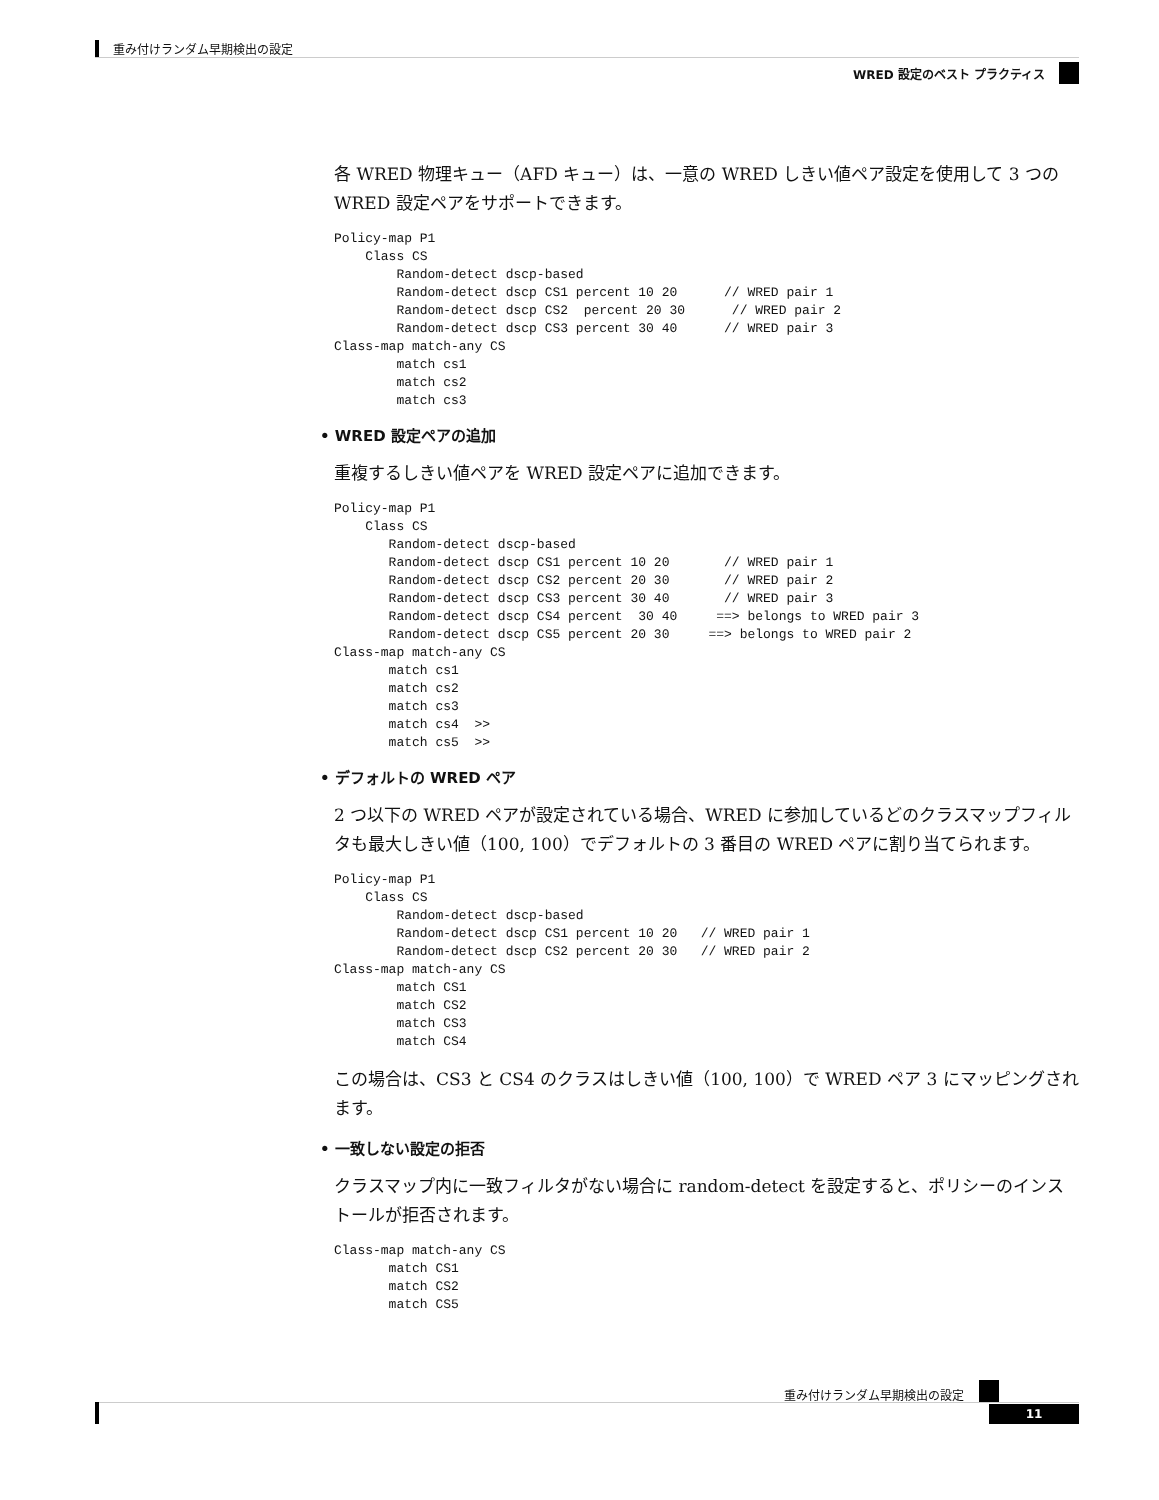重み付けランダム早期検出の設定
WRED 設定のベスト プラクティス
各 WRED 物理キュー（AFD キュー）は、一意の WRED しきい値ペア設定を使用して 3 つの WRED 設定ペアをサポートできます。
Policy-map P1
    Class CS
        Random-detect dscp-based
        Random-detect dscp CS1 percent 10 20      // WRED pair 1
        Random-detect dscp CS2  percent 20 30      // WRED pair 2
        Random-detect dscp CS3 percent 30 40      // WRED pair 3
Class-map match-any CS
        match cs1
        match cs2
        match cs3
• WRED 設定ペアの追加
重複するしきい値ペアを WRED 設定ペアに追加できます。
Policy-map P1
    Class CS
       Random-detect dscp-based
       Random-detect dscp CS1 percent 10 20       // WRED pair 1
       Random-detect dscp CS2 percent 20 30       // WRED pair 2
       Random-detect dscp CS3 percent 30 40       // WRED pair 3
       Random-detect dscp CS4 percent  30 40     ==> belongs to WRED pair 3
       Random-detect dscp CS5 percent 20 30     ==> belongs to WRED pair 2
Class-map match-any CS
       match cs1
       match cs2
       match cs3
       match cs4  >>
       match cs5  >>
• デフォルトの WRED ペア
2 つ以下の WRED ペアが設定されている場合、WRED に参加しているどのクラスマップフィルタも最大しきい値（100, 100）でデフォルトの 3 番目の WRED ペアに割り当てられます。
Policy-map P1
    Class CS
        Random-detect dscp-based
        Random-detect dscp CS1 percent 10 20   // WRED pair 1
        Random-detect dscp CS2 percent 20 30   // WRED pair 2
Class-map match-any CS
        match CS1
        match CS2
        match CS3
        match CS4
この場合は、CS3 と CS4 のクラスはしきい値（100, 100）で WRED ペア 3 にマッピングされます。
• 一致しない設定の拒否
クラスマップ内に一致フィルタがない場合に random-detect を設定すると、ポリシーのインストールが拒否されます。
Class-map match-any CS
       match CS1
       match CS2
       match CS5
重み付けランダム早期検出の設定
11